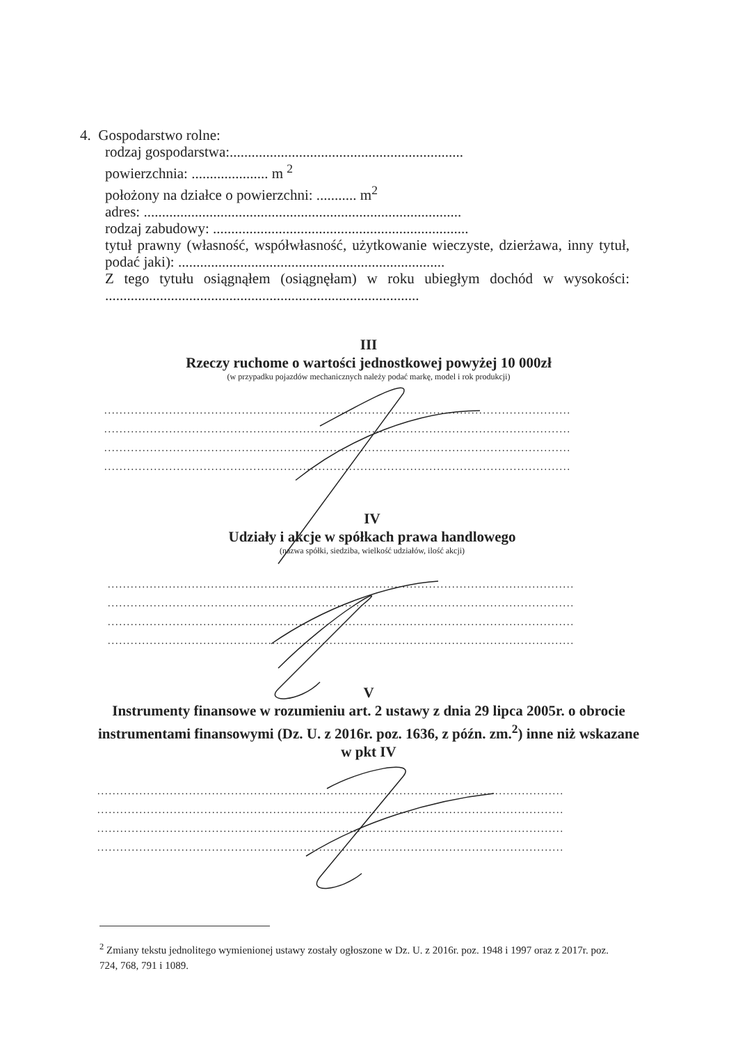4. Gospodarstwo rolne:
rodzaj gospodarstwa:................................................................
powierzchnia: ..................... m <sup>2</sup>
położony na działce o powierzchni: ........... m<sup>2</sup>
adres: .......................................................................................
rodzaj zabudowy: ......................................................................
tytuł prawny (własność, współwłasność, użytkowanie wieczyste, dzierżawa, inny tytuł, podać jaki): .........................................................................
Z tego tytułu osiągnąłem (osiągnęłam) w roku ubiegłym dochód w wysokości: ......................................................................................
III
Rzeczy ruchome o wartości jednostkowej powyżej 10 000zł
(w przypadku pojazdów mechanicznych należy podać markę, model i rok produkcji)
..........................................................................................................................
..........................................................................................................................
..........................................................................................................................
..........................................................................................................................
IV
Udziały i akcje w spółkach prawa handlowego
(nazwa spółki, siedziba, wielkość udziałów, ilość akcji)
..........................................................................................................................
..........................................................................................................................
..........................................................................................................................
..........................................................................................................................
V
Instrumenty finansowe w rozumieniu art. 2 ustawy z dnia 29 lipca 2005r. o obrocie instrumentami finansowymi (Dz. U. z 2016r. poz. 1636, z późn. zm.<sup>2</sup>) inne niż wskazane w pkt IV
..........................................................................................................................
..........................................................................................................................
..........................................................................................................................
..........................................................................................................................
<sup>2</sup> Zmiany tekstu jednolitego wymienionej ustawy zostały ogłoszone w Dz. U. z 2016r. poz. 1948 i 1997 oraz z 2017r. poz. 724, 768, 791 i 1089.